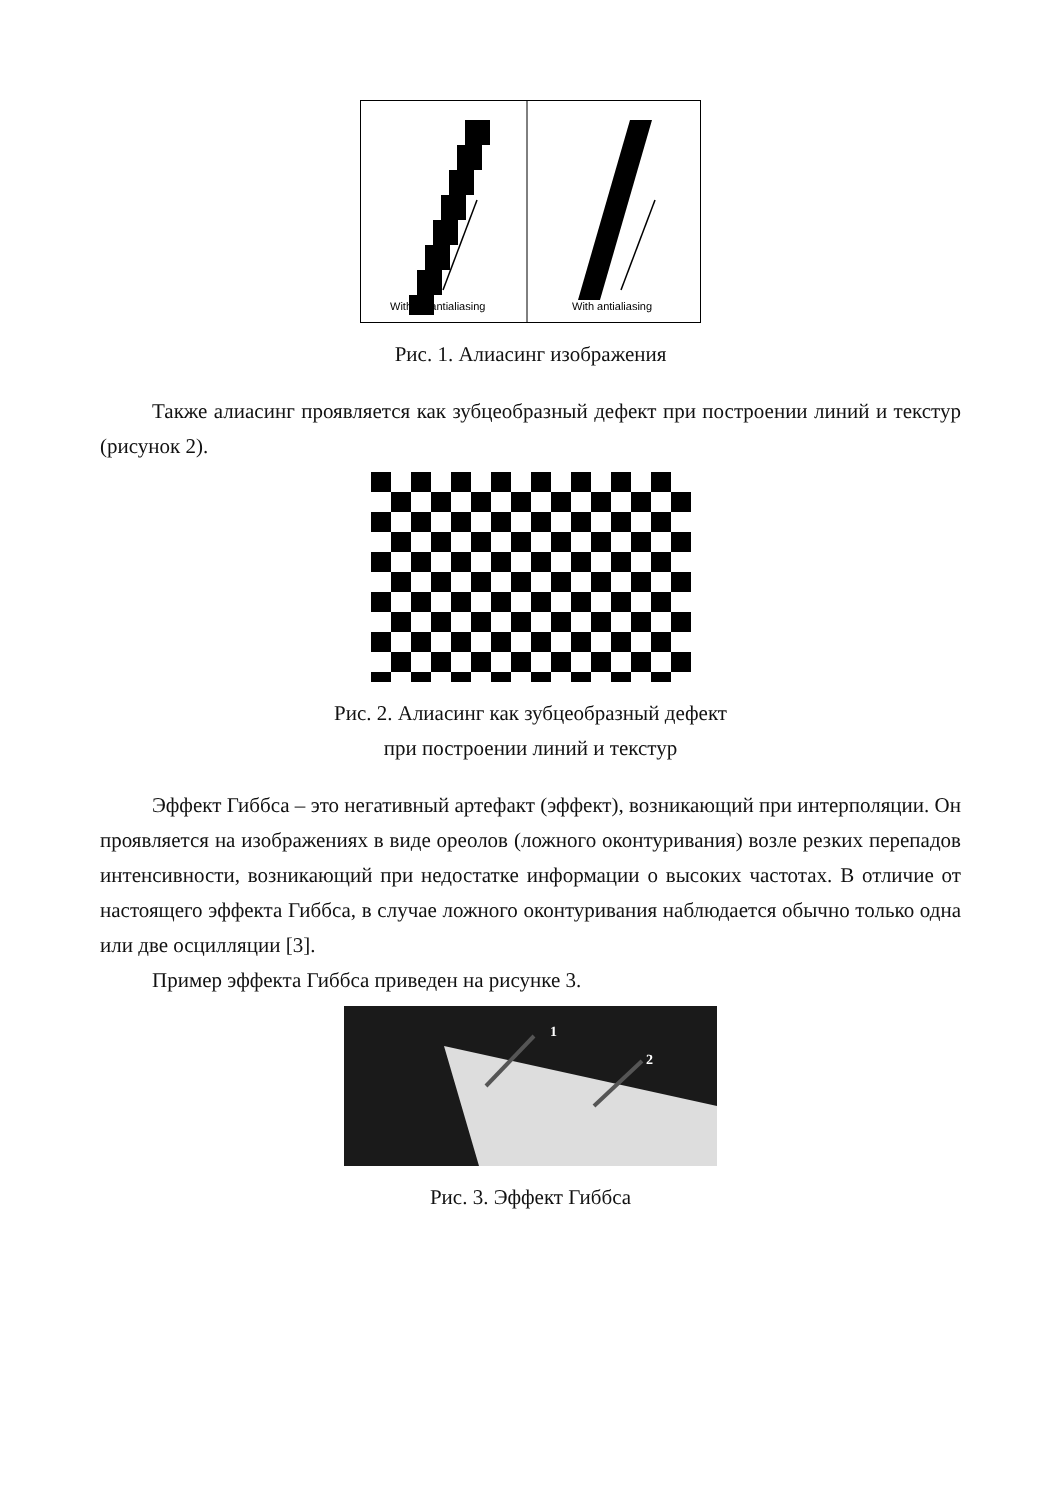Without antialiasing
With antialiasing
Рис. 1. Алиасинг изображения
Также алиасинг проявляется как зубцеобразный дефект при построении линий и текстур (рисунок 2).
Рис. 2. Алиасинг как зубцеобразный дефект
при построении линий и текстур
Эффект Гиббса – это негативный артефакт (эффект), возникающий при интерполяции. Он проявляется на изображениях в виде ореолов (ложного оконтуривания) возле резких перепадов интенсивности, возникающий при недостатке информации о высоких частотах. В отличие от настоящего эффекта Гиббса, в случае ложного оконтуривания наблюдается обычно только одна или две осцилляции [3].
Пример эффекта Гиббса приведен на рисунке 3.
1
2
Рис. 3. Эффект Гиббса